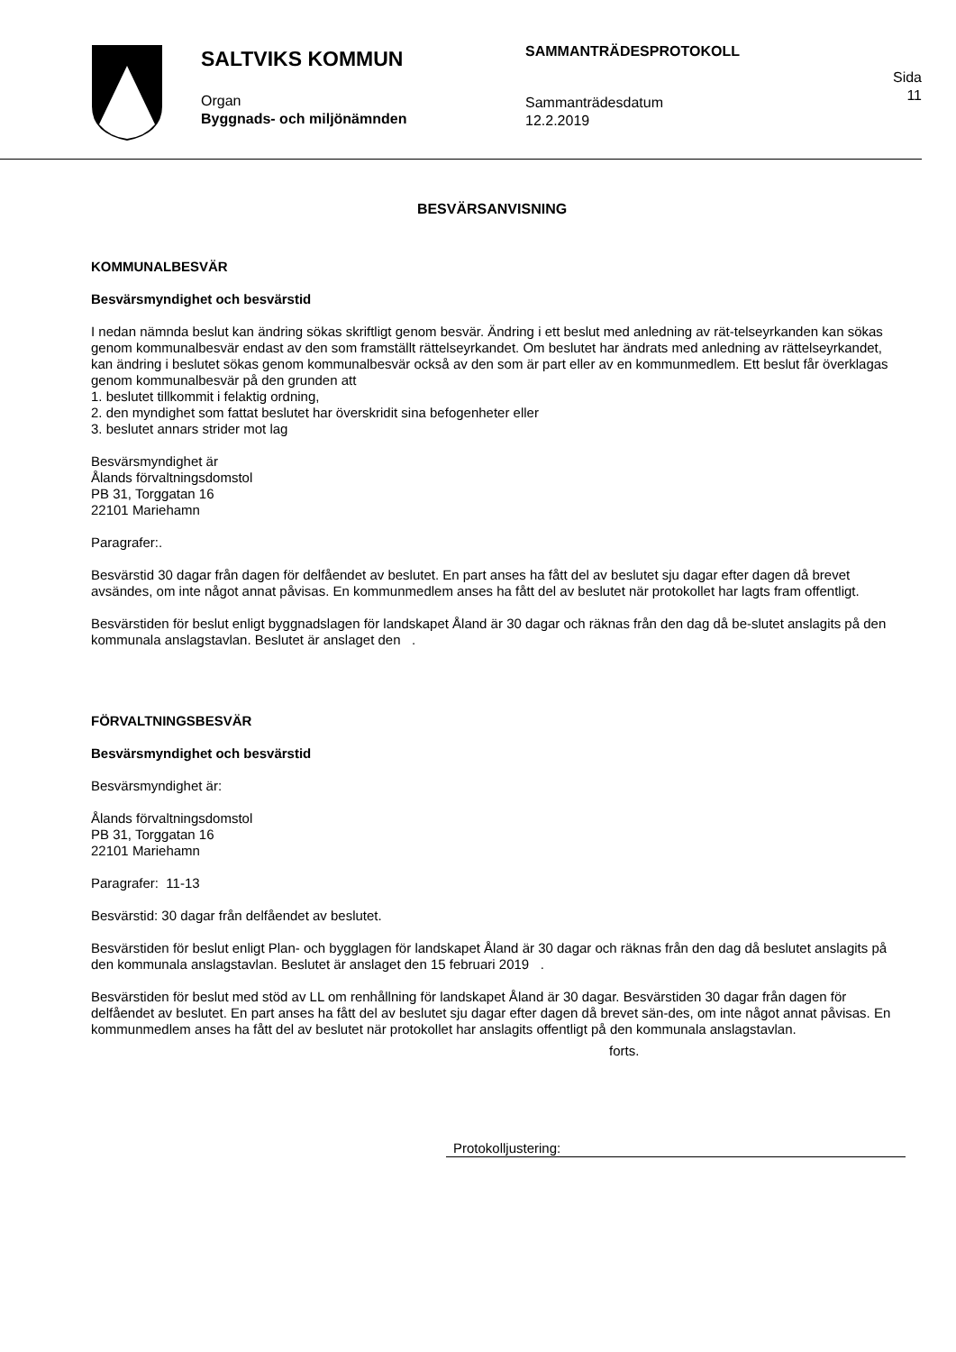SALTVIKS KOMMUN
Organ
Byggnads- och miljönämnden
SAMMANTRÄDESPROTOKOLL
Sammanträdesdatum
12.2.2019
Sida
11
BESVÄRSANVISNING
KOMMUNALBESVÄR
Besvärsmyndighet och besvärstid
I nedan nämnda beslut kan ändring sökas skriftligt genom besvär. Ändring i ett beslut med anledning av rät-telseyrkanden kan sökas genom kommunalbesvär endast av den som framställt rättelseyrkandet. Om beslutet har ändrats med anledning av rättelseyrkandet, kan ändring i beslutet sökas genom kommunalbesvär också av den som är part eller av en kommunmedlem. Ett beslut får överklagas genom kommunalbesvär på den grunden att
1. beslutet tillkommit i felaktig ordning,
2. den myndighet som fattat beslutet har överskridit sina befogenheter eller
3. beslutet annars strider mot lag
Besvärsmyndighet är
Ålands förvaltningsdomstol
PB 31, Torggatan 16
22101 Mariehamn
Paragrafer:.
Besvärstid 30 dagar från dagen för delfåendet av beslutet. En part anses ha fått del av beslutet sju dagar efter dagen då brevet avsändes, om inte något annat påvisas. En kommunmedlem anses ha fått del av beslutet när protokollet har lagts fram offentligt.
Besvärstiden för beslut enligt byggnadslagen för landskapet Åland är 30 dagar och räknas från den dag då be-slutet anslagits på den kommunala anslagstavlan. Beslutet är anslaget den .
FÖRVALTNINGSBESVÄR
Besvärsmyndighet och besvärstid
Besvärsmyndighet är:
Ålands förvaltningsdomstol
PB 31, Torggatan 16
22101 Mariehamn
Paragrafer: 11-13
Besvärstid: 30 dagar från delfåendet av beslutet.
Besvärstiden för beslut enligt Plan- och bygglagen för landskapet Åland är 30 dagar och räknas från den dag då beslutet anslagits på den kommunala anslagstavlan. Beslutet är anslaget den 15 februari 2019 .
Besvärstiden för beslut med stöd av LL om renhållning för landskapet Åland är 30 dagar. Besvärstiden 30 dagar från dagen för delfåendet av beslutet. En part anses ha fått del av beslutet sju dagar efter dagen då brevet sän-des, om inte något annat påvisas. En kommunmedlem anses ha fått del av beslutet när protokollet har anslagits offentligt på den kommunala anslagstavlan.
forts.
Protokolljustering: